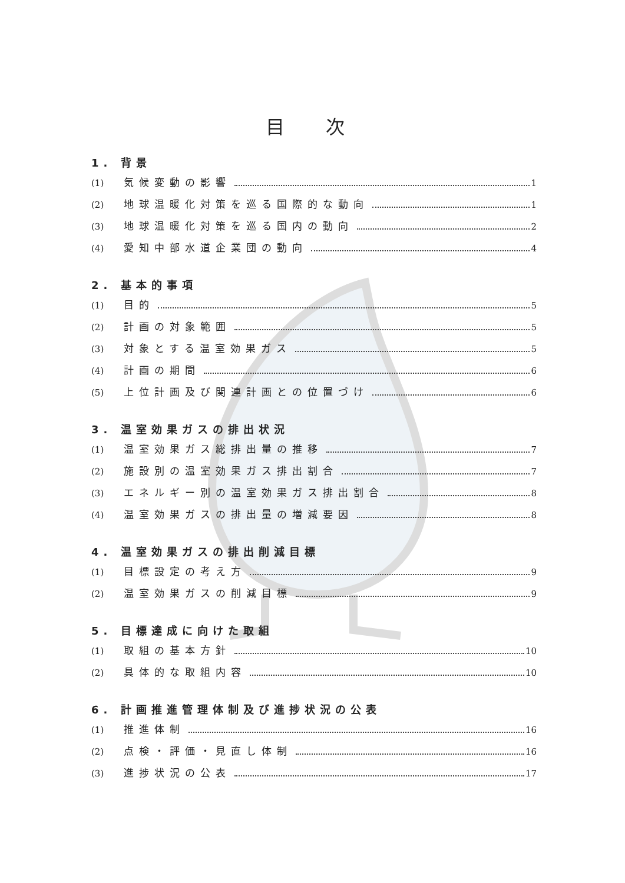目 次
1. 背景
(1) 気候変動の影響 1
(2) 地球温暖化対策を巡る国際的な動向 1
(3) 地球温暖化対策を巡る国内の動向 2
(4) 愛知中部水道企業団の動向 4
2. 基本的事項
(1) 目的 5
(2) 計画の対象範囲 5
(3) 対象とする温室効果ガス 5
(4) 計画の期間 6
(5) 上位計画及び関連計画との位置づけ 6
3. 温室効果ガスの排出状況
(1) 温室効果ガス総排出量の推移 7
(2) 施設別の温室効果ガス排出割合 7
(3) エネルギー別の温室効果ガス排出割合 8
(4) 温室効果ガスの排出量の増減要因 8
4. 温室効果ガスの排出削減目標
(1) 目標設定の考え方 9
(2) 温室効果ガスの削減目標 9
5. 目標達成に向けた取組
(1) 取組の基本方針 10
(2) 具体的な取組内容 10
6. 計画推進管理体制及び進捗状況の公表
(1) 推進体制 16
(2) 点検・評価・見直し体制 16
(3) 進捗状況の公表 17